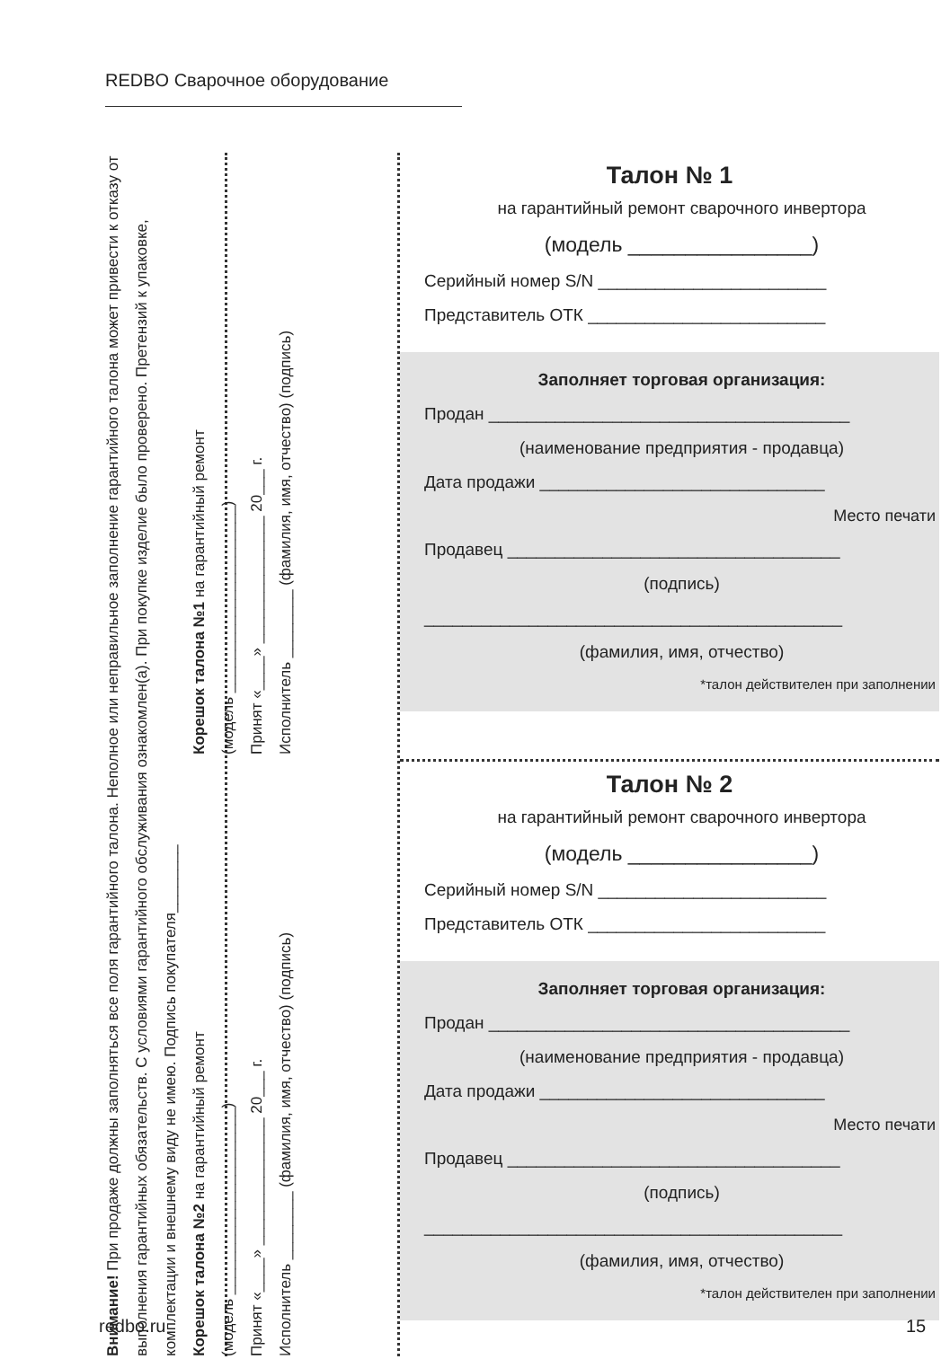REDBO Сварочное оборудование
Внимание! При продаже должны заполняться все поля гарантийного талона. Неполное или неправильное заполнение гарантийного талона может привести к отказу от выполнения гарантийных обязательств. С условиями гарантийного обслуживания ознакомлен(а). При покупке изделие было проверено. Претензий к упаковке, комплектации и внешнему виду не имею. Подпись покупателя________
Корешок талона №2 на гарантийный ремонт
(модель ______________________)
Принят «____» _______________ 20___ г.
Исполнитель ________ (фамилия, имя, отчество) (подпись)
Корешок талона №1 на гарантийный ремонт
(модель ______________________)
Принят «____» _______________ 20___ г.
Исполнитель ________ (фамилия, имя, отчество) (подпись)
Талон № 1
на гарантийный ремонт сварочного инвертора
(модель ________________)
Серийный номер S/N ________________________
Представитель ОТК _________________________
Заполняет торговая организация:
Продан ______________________________________
(наименование предприятия - продавца)
Дата продажи ______________________________
Место печати
Продавец ___________________________________
(подпись)
____________________________________________
(фамилия, имя, отчество)
*талон действителен при заполнении
Талон № 2
на гарантийный ремонт сварочного инвертора
(модель ________________)
Серийный номер S/N ________________________
Представитель ОТК _________________________
Заполняет торговая организация:
Продан ______________________________________
(наименование предприятия - продавца)
Дата продажи ______________________________
Место печати
Продавец ___________________________________
(подпись)
____________________________________________
(фамилия, имя, отчество)
*талон действителен при заполнении
redbo.ru 15